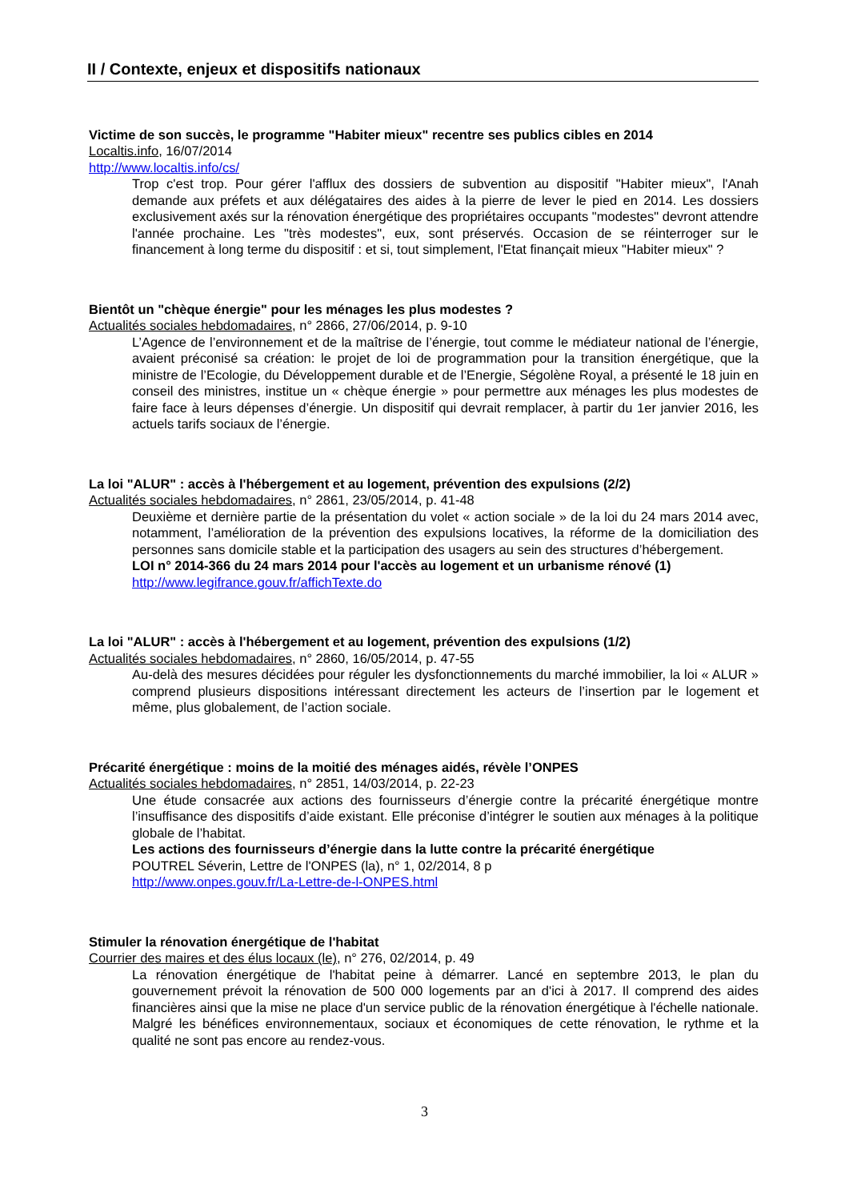II / Contexte, enjeux et dispositifs nationaux
Victime de son succès, le programme "Habiter mieux" recentre ses publics cibles en 2014
Localtis.info, 16/07/2014
http://www.localtis.info/cs/
Trop c'est trop. Pour gérer l'afflux des dossiers de subvention au dispositif "Habiter mieux", l'Anah demande aux préfets et aux délégataires des aides à la pierre de lever le pied en 2014. Les dossiers exclusivement axés sur la rénovation énergétique des propriétaires occupants "modestes" devront attendre l'année prochaine. Les "très modestes", eux, sont préservés. Occasion de se réinterroger sur le financement à long terme du dispositif : et si, tout simplement, l'Etat finançait mieux "Habiter mieux" ?
Bientôt un "chèque énergie" pour les ménages les plus modestes ?
Actualités sociales hebdomadaires, n° 2866, 27/06/2014, p. 9-10
L’Agence de l’environnement et de la maîtrise de l’énergie, tout comme le médiateur national de l’énergie, avaient préconisé sa création: le projet de loi de programmation pour la transition énergétique, que la ministre de l’Ecologie, du Développement durable et de l’Energie, Ségolène Royal, a présenté le 18 juin en conseil des ministres, institue un « chèque énergie » pour permettre aux ménages les plus modestes de faire face à leurs dépenses d’énergie. Un dispositif qui devrait remplacer, à partir du 1er janvier 2016, les actuels tarifs sociaux de l’énergie.
La loi "ALUR" : accès à l'hébergement et au logement, prévention des expulsions (2/2)
Actualités sociales hebdomadaires, n° 2861, 23/05/2014, p. 41-48
Deuxième et dernière partie de la présentation du volet « action sociale » de la loi du 24 mars 2014 avec, notamment, l’amélioration de la prévention des expulsions locatives, la réforme de la domiciliation des personnes sans domicile stable et la participation des usagers au sein des structures d’hébergement.
LOI n° 2014-366 du 24 mars 2014 pour l'accès au logement et un urbanisme rénové (1)
http://www.legifrance.gouv.fr/affichTexte.do
La loi "ALUR" : accès à l'hébergement et au logement, prévention des expulsions (1/2)
Actualités sociales hebdomadaires, n° 2860, 16/05/2014, p. 47-55
Au-delà des mesures décidées pour réguler les dysfonctionnements du marché immobilier, la loi « ALUR » comprend plusieurs dispositions intéressant directement les acteurs de l’insertion par le logement et même, plus globalement, de l’action sociale.
Précarité énergétique : moins de la moitié des ménages aidés, révèle l’ONPES
Actualités sociales hebdomadaires, n° 2851, 14/03/2014, p. 22-23
Une étude consacrée aux actions des fournisseurs d’énergie contre la précarité énergétique montre l’insuffisance des dispositifs d’aide existant. Elle préconise d’intégrer le soutien aux ménages à la politique globale de l’habitat.
Les actions des fournisseurs d’énergie dans la lutte contre la précarité énergétique
POUTREL Séverin, Lettre de l'ONPES (la), n° 1, 02/2014, 8 p
http://www.onpes.gouv.fr/La-Lettre-de-l-ONPES.html
Stimuler la rénovation énergétique de l'habitat
Courrier des maires et des élus locaux (le), n° 276, 02/2014, p. 49
La rénovation énergétique de l'habitat peine à démarrer. Lancé en septembre 2013, le plan du gouvernement prévoit la rénovation de 500 000 logements par an d'ici à 2017. Il comprend des aides financières ainsi que la mise ne place d'un service public de la rénovation énergétique à l'échelle nationale. Malgré les bénéfices environnementaux, sociaux et économiques de cette rénovation, le rythme et la qualité ne sont pas encore au rendez-vous.
3